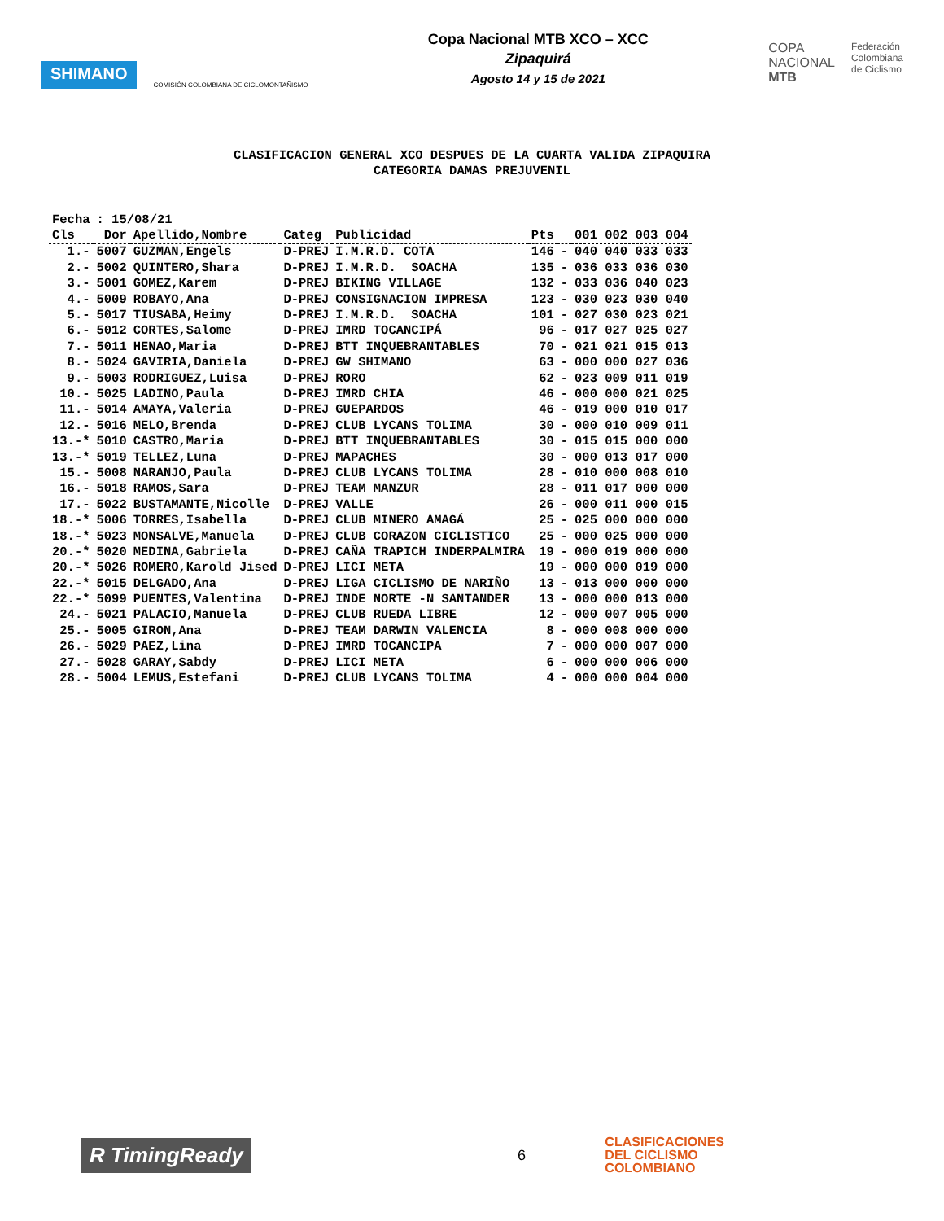SHIMANO
COMISIÓN COLOMBIANA DE CICLOMONTAÑISMO
Copa Nacional MTB XCO – XCC
Zipaquirá
Agosto 14 y 15 de 2021
COPA
NACIONAL
MTB
Federación
Colombiana
de Ciclismo
CLASIFICACION GENERAL XCO DESPUES DE LA CUARTA VALIDA ZIPAQUIRA
CATEGORIA DAMAS PREJUVENIL
| Fecha | : 15/08/21 | | | | | | |
| Cls | Dor | Apellido,Nombre | Categ | Publicidad | Pts | | 001 002 003 004 |
| 1.- | 5007 | GUZMAN,Engels | D-PREJ | I.M.R.D. COTA | 146 | - | 040 040 033 033 |
| 2.- | 5002 | QUINTERO,Shara | D-PREJ | I.M.R.D. SOACHA | 135 | - | 036 033 036 030 |
| 3.- | 5001 | GOMEZ,Karem | D-PREJ | BIKING VILLAGE | 132 | - | 033 036 040 023 |
| 4.- | 5009 | ROBAYO,Ana | D-PREJ | CONSIGNACION IMPRESA | 123 | - | 030 023 030 040 |
| 5.- | 5017 | TIUSABA,Heimy | D-PREJ | I.M.R.D. SOACHA | 101 | - | 027 030 023 021 |
| 6.- | 5012 | CORTES,Salome | D-PREJ | IMRD TOCANCIPÁ | 96 | - | 017 027 025 027 |
| 7.- | 5011 | HENAO,Maria | D-PREJ | BTT INQUEBRANTABLES | 70 | - | 021 021 015 013 |
| 8.- | 5024 | GAVIRIA,Daniela | D-PREJ | GW SHIMANO | 63 | - | 000 000 027 036 |
| 9.- | 5003 | RODRIGUEZ,Luisa | D-PREJ | RORO | 62 | - | 023 009 011 019 |
| 10.- | 5025 | LADINO,Paula | D-PREJ | IMRD CHIA | 46 | - | 000 000 021 025 |
| 11.- | 5014 | AMAYA,Valeria | D-PREJ | GUEPARDOS | 46 | - | 019 000 010 017 |
| 12.- | 5016 | MELO,Brenda | D-PREJ | CLUB LYCANS TOLIMA | 30 | - | 000 010 009 011 |
| 13.-* | 5010 | CASTRO,Maria | D-PREJ | BTT INQUEBRANTABLES | 30 | - | 015 015 000 000 |
| 13.-* | 5019 | TELLEZ,Luna | D-PREJ | MAPACHES | 30 | - | 000 013 017 000 |
| 15.- | 5008 | NARANJO,Paula | D-PREJ | CLUB LYCANS TOLIMA | 28 | - | 010 000 008 010 |
| 16.- | 5018 | RAMOS,Sara | D-PREJ | TEAM MANZUR | 28 | - | 011 017 000 000 |
| 17.- | 5022 | BUSTAMANTE,Nicolle | D-PREJ | VALLE | 26 | - | 000 011 000 015 |
| 18.-* | 5006 | TORRES,Isabella | D-PREJ | CLUB MINERO AMAGÁ | 25 | - | 025 000 000 000 |
| 18.-* | 5023 | MONSALVE,Manuela | D-PREJ | CLUB CORAZON CICLISTICO | 25 | - | 000 025 000 000 |
| 20.-* | 5020 | MEDINA,Gabriela | D-PREJ | CAÑA TRAPICH INDERPALMIRA | 19 | - | 000 019 000 000 |
| 20.-* | 5026 | ROMERO,Karold Jised | D-PREJ | LICI META | 19 | - | 000 000 019 000 |
| 22.-* | 5015 | DELGADO,Ana | D-PREJ | LIGA CICLISMO DE NARIÑO | 13 | - | 013 000 000 000 |
| 22.-* | 5099 | PUENTES,Valentina | D-PREJ | INDE NORTE -N SANTANDER | 13 | - | 000 000 013 000 |
| 24.- | 5021 | PALACIO,Manuela | D-PREJ | CLUB RUEDA LIBRE | 12 | - | 000 007 005 000 |
| 25.- | 5005 | GIRON,Ana | D-PREJ | TEAM DARWIN VALENCIA | 8 | - | 000 008 000 000 |
| 26.- | 5029 | PAEZ,Lina | D-PREJ | IMRD TOCANCIPA | 7 | - | 000 000 007 000 |
| 27.- | 5028 | GARAY,Sabdy | D-PREJ | LICI META | 6 | - | 000 000 006 000 |
| 28.- | 5004 | LEMUS,Estefani | D-PREJ | CLUB LYCANS TOLIMA | 4 | - | 000 000 004 000 |
R TimingReady
6
CLASIFICACIONES
DEL CICLISMO
COLOMBIANO